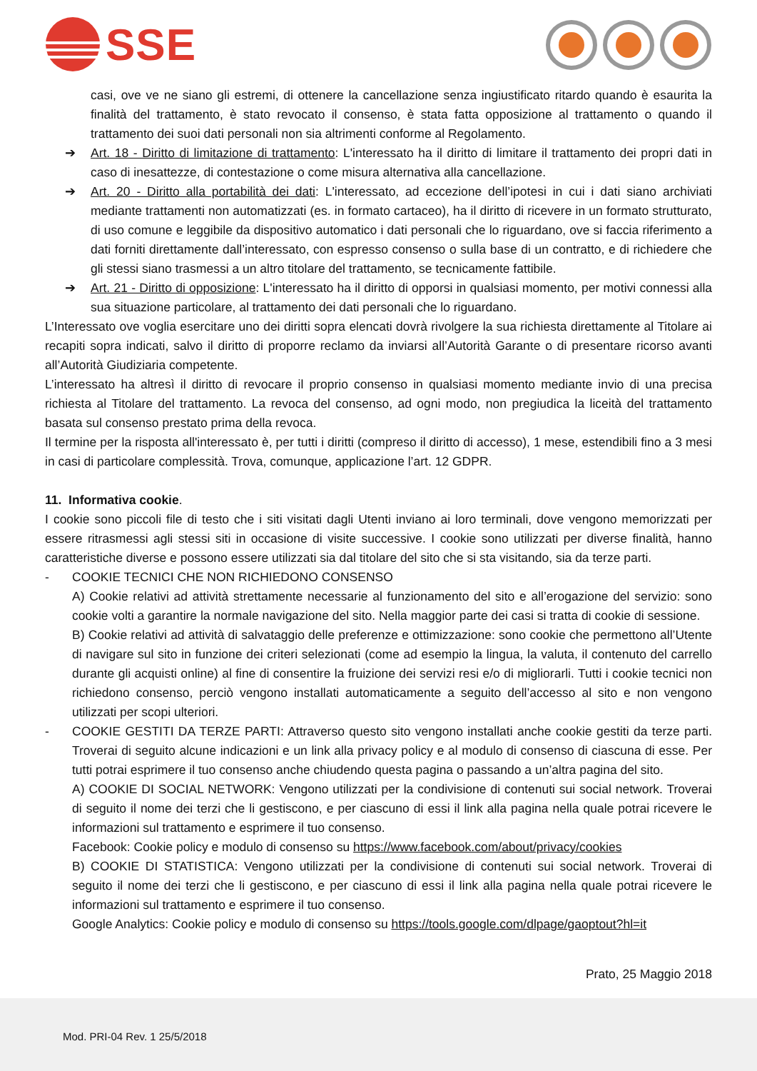SSE
casi, ove ve ne siano gli estremi, di ottenere la cancellazione senza ingiustificato ritardo quando è esaurita la finalità del trattamento, è stato revocato il consenso, è stata fatta opposizione al trattamento o quando il trattamento dei suoi dati personali non sia altrimenti conforme al Regolamento.
➔ Art. 18 - Diritto di limitazione di trattamento: L'interessato ha il diritto di limitare il trattamento dei propri dati in caso di inesattezze, di contestazione o come misura alternativa alla cancellazione.
➔ Art. 20 - Diritto alla portabilità dei dati: L'interessato, ad eccezione dell’ipotesi in cui i dati siano archiviati mediante trattamenti non automatizzati (es. in formato cartaceo), ha il diritto di ricevere in un formato strutturato, di uso comune e leggibile da dispositivo automatico i dati personali che lo riguardano, ove si faccia riferimento a dati forniti direttamente dall’interessato, con espresso consenso o sulla base di un contratto, e di richiedere che gli stessi siano trasmessi a un altro titolare del trattamento, se tecnicamente fattibile.
➔ Art. 21 - Diritto di opposizione: L'interessato ha il diritto di opporsi in qualsiasi momento, per motivi connessi alla sua situazione particolare, al trattamento dei dati personali che lo riguardano.
L’Interessato ove voglia esercitare uno dei diritti sopra elencati dovrà rivolgere la sua richiesta direttamente al Titolare ai recapiti sopra indicati, salvo il diritto di proporre reclamo da inviarsi all’Autorità Garante o di presentare ricorso avanti all’Autorità Giudiziaria competente.
L’interessato ha altresì il diritto di revocare il proprio consenso in qualsiasi momento mediante invio di una precisa richiesta al Titolare del trattamento. La revoca del consenso, ad ogni modo, non pregiudica la liceità del trattamento basata sul consenso prestato prima della revoca.
Il termine per la risposta all'interessato è, per tutti i diritti (compreso il diritto di accesso), 1 mese, estendibili fino a 3 mesi in casi di particolare complessità. Trova, comunque, applicazione l’art. 12 GDPR.
11. Informativa cookie.
I cookie sono piccoli file di testo che i siti visitati dagli Utenti inviano ai loro terminali, dove vengono memorizzati per essere ritrasmessi agli stessi siti in occasione di visite successive. I cookie sono utilizzati per diverse finalità, hanno caratteristiche diverse e possono essere utilizzati sia dal titolare del sito che si sta visitando, sia da terze parti.
- COOKIE TECNICI CHE NON RICHIEDONO CONSENSO
A) Cookie relativi ad attività strettamente necessarie al funzionamento del sito e all’erogazione del servizio: sono cookie volti a garantire la normale navigazione del sito. Nella maggior parte dei casi si tratta di cookie di sessione.
B) Cookie relativi ad attività di salvataggio delle preferenze e ottimizzazione: sono cookie che permettono all’Utente di navigare sul sito in funzione dei criteri selezionati (come ad esempio la lingua, la valuta, il contenuto del carrello durante gli acquisti online) al fine di consentire la fruizione dei servizi resi e/o di migliorarli. Tutti i cookie tecnici non richiedono consenso, perciò vengono installati automaticamente a seguito dell’accesso al sito e non vengono utilizzati per scopi ulteriori.
- COOKIE GESTITI DA TERZE PARTI: Attraverso questo sito vengono installati anche cookie gestiti da terze parti. Troverai di seguito alcune indicazioni e un link alla privacy policy e al modulo di consenso di ciascuna di esse. Per tutti potrai esprimere il tuo consenso anche chiudendo questa pagina o passando a un’altra pagina del sito.
A) COOKIE DI SOCIAL NETWORK: Vengono utilizzati per la condivisione di contenuti sui social network. Troverai di seguito il nome dei terzi che li gestiscono, e per ciascuno di essi il link alla pagina nella quale potrai ricevere le informazioni sul trattamento e esprimere il tuo consenso.
Facebook: Cookie policy e modulo di consenso su https://www.facebook.com/about/privacy/cookies
B) COOKIE DI STATISTICA: Vengono utilizzati per la condivisione di contenuti sui social network. Troverai di seguito il nome dei terzi che li gestiscono, e per ciascuno di essi il link alla pagina nella quale potrai ricevere le informazioni sul trattamento e esprimere il tuo consenso.
Google Analytics: Cookie policy e modulo di consenso su https://tools.google.com/dlpage/gaoptout?hl=it
Prato, 25 Maggio 2018
Mod. PRI-04 Rev. 1 25/5/2018